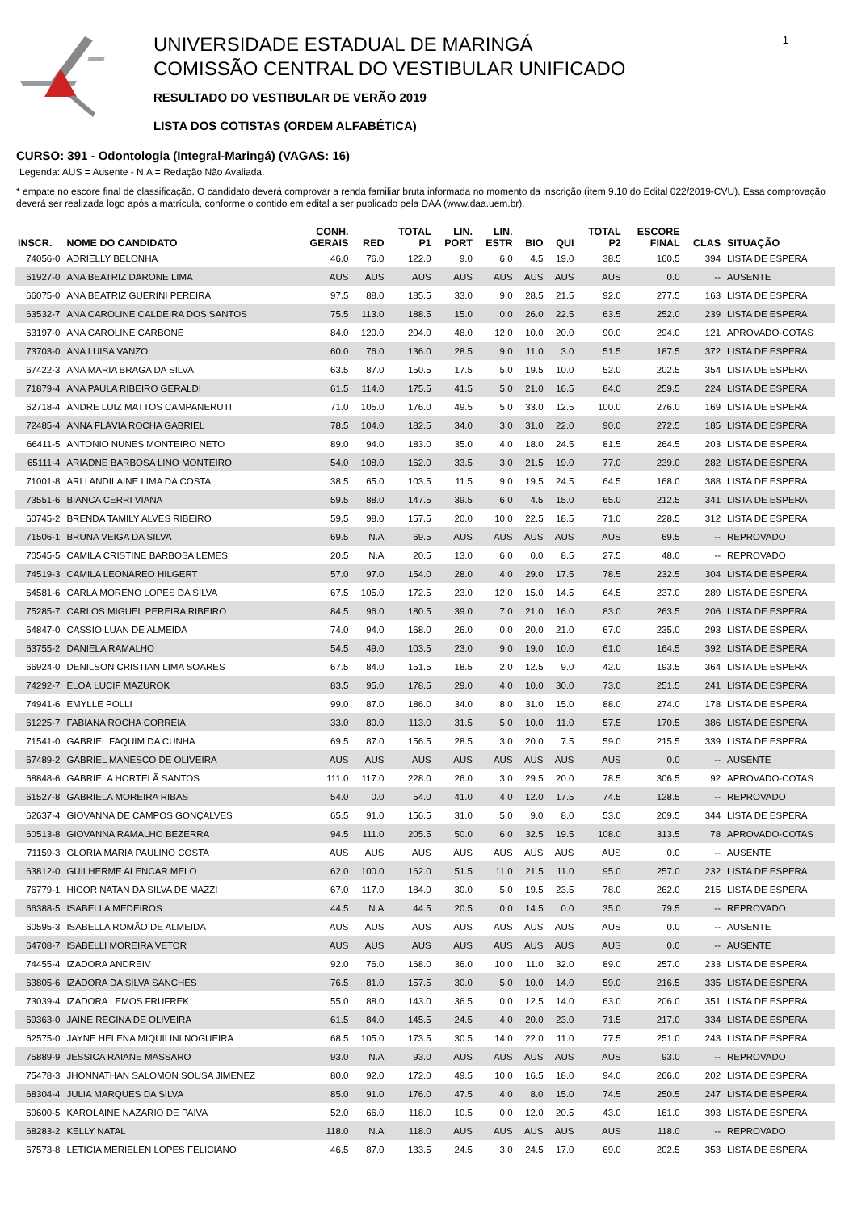UNIVERSIDADE ESTADUAL DE MARINGÁ
COMISSÃO CENTRAL DO VESTIBULAR UNIFICADO
RESULTADO DO VESTIBULAR DE VERÃO 2019
LISTA DOS COTISTAS (ORDEM ALFABÉTICA)
1
CURSO: 391 - Odontologia (Integral-Maringá) (VAGAS: 16)
Legenda: AUS = Ausente - N.A = Redação Não Avaliada.
* empate no escore final de classificação. O candidato deverá comprovar a renda familiar bruta informada no momento da inscrição (item 9.10 do Edital 022/2019-CVU). Essa comprovação deverá ser realizada logo após a matrícula, conforme o contido em edital a ser publicado pela DAA (www.daa.uem.br).
| INSCR. | NOME DO CANDIDATO | CONH. GERAIS | RED | TOTAL P1 | LIN. PORT | LIN. ESTR | BIO | QUI | TOTAL P2 | ESCORE FINAL | CLAS | SITUAÇÃO |
| --- | --- | --- | --- | --- | --- | --- | --- | --- | --- | --- | --- | --- |
| 74056-0 | ADRIELLY BELONHA | 46.0 | 76.0 | 122.0 | 9.0 | 6.0 | 4.5 | 19.0 | 38.5 | 160.5 | 394 | LISTA DE ESPERA |
| 61927-0 | ANA BEATRIZ DARONE LIMA | AUS | AUS | AUS | AUS | AUS | AUS | AUS | AUS | 0.0 | -- | AUSENTE |
| 66075-0 | ANA BEATRIZ GUERINI PEREIRA | 97.5 | 88.0 | 185.5 | 33.0 | 9.0 | 28.5 | 21.5 | 92.0 | 277.5 | 163 | LISTA DE ESPERA |
| 63532-7 | ANA CAROLINE CALDEIRA DOS SANTOS | 75.5 | 113.0 | 188.5 | 15.0 | 0.0 | 26.0 | 22.5 | 63.5 | 252.0 | 239 | LISTA DE ESPERA |
| 63197-0 | ANA CAROLINE CARBONE | 84.0 | 120.0 | 204.0 | 48.0 | 12.0 | 10.0 | 20.0 | 90.0 | 294.0 | 121 | APROVADO-COTAS |
| 73703-0 | ANA LUISA VANZO | 60.0 | 76.0 | 136.0 | 28.5 | 9.0 | 11.0 | 3.0 | 51.5 | 187.5 | 372 | LISTA DE ESPERA |
| 67422-3 | ANA MARIA BRAGA DA SILVA | 63.5 | 87.0 | 150.5 | 17.5 | 5.0 | 19.5 | 10.0 | 52.0 | 202.5 | 354 | LISTA DE ESPERA |
| 71879-4 | ANA PAULA RIBEIRO GERALDI | 61.5 | 114.0 | 175.5 | 41.5 | 5.0 | 21.0 | 16.5 | 84.0 | 259.5 | 224 | LISTA DE ESPERA |
| 62718-4 | ANDRE LUIZ MATTOS CAMPANERUTI | 71.0 | 105.0 | 176.0 | 49.5 | 5.0 | 33.0 | 12.5 | 100.0 | 276.0 | 169 | LISTA DE ESPERA |
| 72485-4 | ANNA FLÁVIA ROCHA GABRIEL | 78.5 | 104.0 | 182.5 | 34.0 | 3.0 | 31.0 | 22.0 | 90.0 | 272.5 | 185 | LISTA DE ESPERA |
| 66411-5 | ANTONIO NUNES MONTEIRO NETO | 89.0 | 94.0 | 183.0 | 35.0 | 4.0 | 18.0 | 24.5 | 81.5 | 264.5 | 203 | LISTA DE ESPERA |
| 65111-4 | ARIADNE BARBOSA LINO MONTEIRO | 54.0 | 108.0 | 162.0 | 33.5 | 3.0 | 21.5 | 19.0 | 77.0 | 239.0 | 282 | LISTA DE ESPERA |
| 71001-8 | ARLI ANDILAINE LIMA DA COSTA | 38.5 | 65.0 | 103.5 | 11.5 | 9.0 | 19.5 | 24.5 | 64.5 | 168.0 | 388 | LISTA DE ESPERA |
| 73551-6 | BIANCA CERRI VIANA | 59.5 | 88.0 | 147.5 | 39.5 | 6.0 | 4.5 | 15.0 | 65.0 | 212.5 | 341 | LISTA DE ESPERA |
| 60745-2 | BRENDA TAMILY ALVES RIBEIRO | 59.5 | 98.0 | 157.5 | 20.0 | 10.0 | 22.5 | 18.5 | 71.0 | 228.5 | 312 | LISTA DE ESPERA |
| 71506-1 | BRUNA VEIGA DA SILVA | 69.5 | N.A | 69.5 | AUS | AUS | AUS | AUS | AUS | 69.5 | -- | REPROVADO |
| 70545-5 | CAMILA CRISTINE BARBOSA LEMES | 20.5 | N.A | 20.5 | 13.0 | 6.0 | 0.0 | 8.5 | 27.5 | 48.0 | -- | REPROVADO |
| 74519-3 | CAMILA LEONAREO HILGERT | 57.0 | 97.0 | 154.0 | 28.0 | 4.0 | 29.0 | 17.5 | 78.5 | 232.5 | 304 | LISTA DE ESPERA |
| 64581-6 | CARLA MORENO LOPES DA SILVA | 67.5 | 105.0 | 172.5 | 23.0 | 12.0 | 15.0 | 14.5 | 64.5 | 237.0 | 289 | LISTA DE ESPERA |
| 75285-7 | CARLOS MIGUEL PEREIRA RIBEIRO | 84.5 | 96.0 | 180.5 | 39.0 | 7.0 | 21.0 | 16.0 | 83.0 | 263.5 | 206 | LISTA DE ESPERA |
| 64847-0 | CASSIO LUAN DE ALMEIDA | 74.0 | 94.0 | 168.0 | 26.0 | 0.0 | 20.0 | 21.0 | 67.0 | 235.0 | 293 | LISTA DE ESPERA |
| 63755-2 | DANIELA RAMALHO | 54.5 | 49.0 | 103.5 | 23.0 | 9.0 | 19.0 | 10.0 | 61.0 | 164.5 | 392 | LISTA DE ESPERA |
| 66924-0 | DENILSON CRISTIAN LIMA SOARES | 67.5 | 84.0 | 151.5 | 18.5 | 2.0 | 12.5 | 9.0 | 42.0 | 193.5 | 364 | LISTA DE ESPERA |
| 74292-7 | ELOÁ LUCIF MAZUROK | 83.5 | 95.0 | 178.5 | 29.0 | 4.0 | 10.0 | 30.0 | 73.0 | 251.5 | 241 | LISTA DE ESPERA |
| 74941-6 | EMYLLE POLLI | 99.0 | 87.0 | 186.0 | 34.0 | 8.0 | 31.0 | 15.0 | 88.0 | 274.0 | 178 | LISTA DE ESPERA |
| 61225-7 | FABIANA ROCHA CORREIA | 33.0 | 80.0 | 113.0 | 31.5 | 5.0 | 10.0 | 11.0 | 57.5 | 170.5 | 386 | LISTA DE ESPERA |
| 71541-0 | GABRIEL FAQUIM DA CUNHA | 69.5 | 87.0 | 156.5 | 28.5 | 3.0 | 20.0 | 7.5 | 59.0 | 215.5 | 339 | LISTA DE ESPERA |
| 67489-2 | GABRIEL MANESCO DE OLIVEIRA | AUS | AUS | AUS | AUS | AUS | AUS | AUS | AUS | 0.0 | -- | AUSENTE |
| 68848-6 | GABRIELA HORTELÃ SANTOS | 111.0 | 117.0 | 228.0 | 26.0 | 3.0 | 29.5 | 20.0 | 78.5 | 306.5 | 92 | APROVADO-COTAS |
| 61527-8 | GABRIELA MOREIRA RIBAS | 54.0 | 0.0 | 54.0 | 41.0 | 4.0 | 12.0 | 17.5 | 74.5 | 128.5 | -- | REPROVADO |
| 62637-4 | GIOVANNA DE CAMPOS GONÇALVES | 65.5 | 91.0 | 156.5 | 31.0 | 5.0 | 9.0 | 8.0 | 53.0 | 209.5 | 344 | LISTA DE ESPERA |
| 60513-8 | GIOVANNA RAMALHO BEZERRA | 94.5 | 111.0 | 205.5 | 50.0 | 6.0 | 32.5 | 19.5 | 108.0 | 313.5 | 78 | APROVADO-COTAS |
| 71159-3 | GLORIA MARIA PAULINO COSTA | AUS | AUS | AUS | AUS | AUS | AUS | AUS | AUS | 0.0 | -- | AUSENTE |
| 63812-0 | GUILHERME ALENCAR MELO | 62.0 | 100.0 | 162.0 | 51.5 | 11.0 | 21.5 | 11.0 | 95.0 | 257.0 | 232 | LISTA DE ESPERA |
| 76779-1 | HIGOR NATAN DA SILVA DE MAZZI | 67.0 | 117.0 | 184.0 | 30.0 | 5.0 | 19.5 | 23.5 | 78.0 | 262.0 | 215 | LISTA DE ESPERA |
| 66388-5 | ISABELLA MEDEIROS | 44.5 | N.A | 44.5 | 20.5 | 0.0 | 14.5 | 0.0 | 35.0 | 79.5 | -- | REPROVADO |
| 60595-3 | ISABELLA ROMÃO DE ALMEIDA | AUS | AUS | AUS | AUS | AUS | AUS | AUS | AUS | 0.0 | -- | AUSENTE |
| 64708-7 | ISABELLI MOREIRA VETOR | AUS | AUS | AUS | AUS | AUS | AUS | AUS | AUS | 0.0 | -- | AUSENTE |
| 74455-4 | IZADORA ANDREIV | 92.0 | 76.0 | 168.0 | 36.0 | 10.0 | 11.0 | 32.0 | 89.0 | 257.0 | 233 | LISTA DE ESPERA |
| 63805-6 | IZADORA DA SILVA SANCHES | 76.5 | 81.0 | 157.5 | 30.0 | 5.0 | 10.0 | 14.0 | 59.0 | 216.5 | 335 | LISTA DE ESPERA |
| 73039-4 | IZADORA LEMOS FRUFREK | 55.0 | 88.0 | 143.0 | 36.5 | 0.0 | 12.5 | 14.0 | 63.0 | 206.0 | 351 | LISTA DE ESPERA |
| 69363-0 | JAINE REGINA DE OLIVEIRA | 61.5 | 84.0 | 145.5 | 24.5 | 4.0 | 20.0 | 23.0 | 71.5 | 217.0 | 334 | LISTA DE ESPERA |
| 62575-0 | JAYNE HELENA MIQUILINI NOGUEIRA | 68.5 | 105.0 | 173.5 | 30.5 | 14.0 | 22.0 | 11.0 | 77.5 | 251.0 | 243 | LISTA DE ESPERA |
| 75889-9 | JESSICA RAIANE MASSARO | 93.0 | N.A | 93.0 | AUS | AUS | AUS | AUS | AUS | 93.0 | -- | REPROVADO |
| 75478-3 | JHONNATHAN SALOMON SOUSA JIMENEZ | 80.0 | 92.0 | 172.0 | 49.5 | 10.0 | 16.5 | 18.0 | 94.0 | 266.0 | 202 | LISTA DE ESPERA |
| 68304-4 | JULIA MARQUES DA SILVA | 85.0 | 91.0 | 176.0 | 47.5 | 4.0 | 8.0 | 15.0 | 74.5 | 250.5 | 247 | LISTA DE ESPERA |
| 60600-5 | KAROLAINE NAZARIO DE PAIVA | 52.0 | 66.0 | 118.0 | 10.5 | 0.0 | 12.0 | 20.5 | 43.0 | 161.0 | 393 | LISTA DE ESPERA |
| 68283-2 | KELLY NATAL | 118.0 | N.A | 118.0 | AUS | AUS | AUS | AUS | AUS | 118.0 | -- | REPROVADO |
| 67573-8 | LETICIA MERIELEN LOPES FELICIANO | 46.5 | 87.0 | 133.5 | 24.5 | 3.0 | 24.5 | 17.0 | 69.0 | 202.5 | 353 | LISTA DE ESPERA |